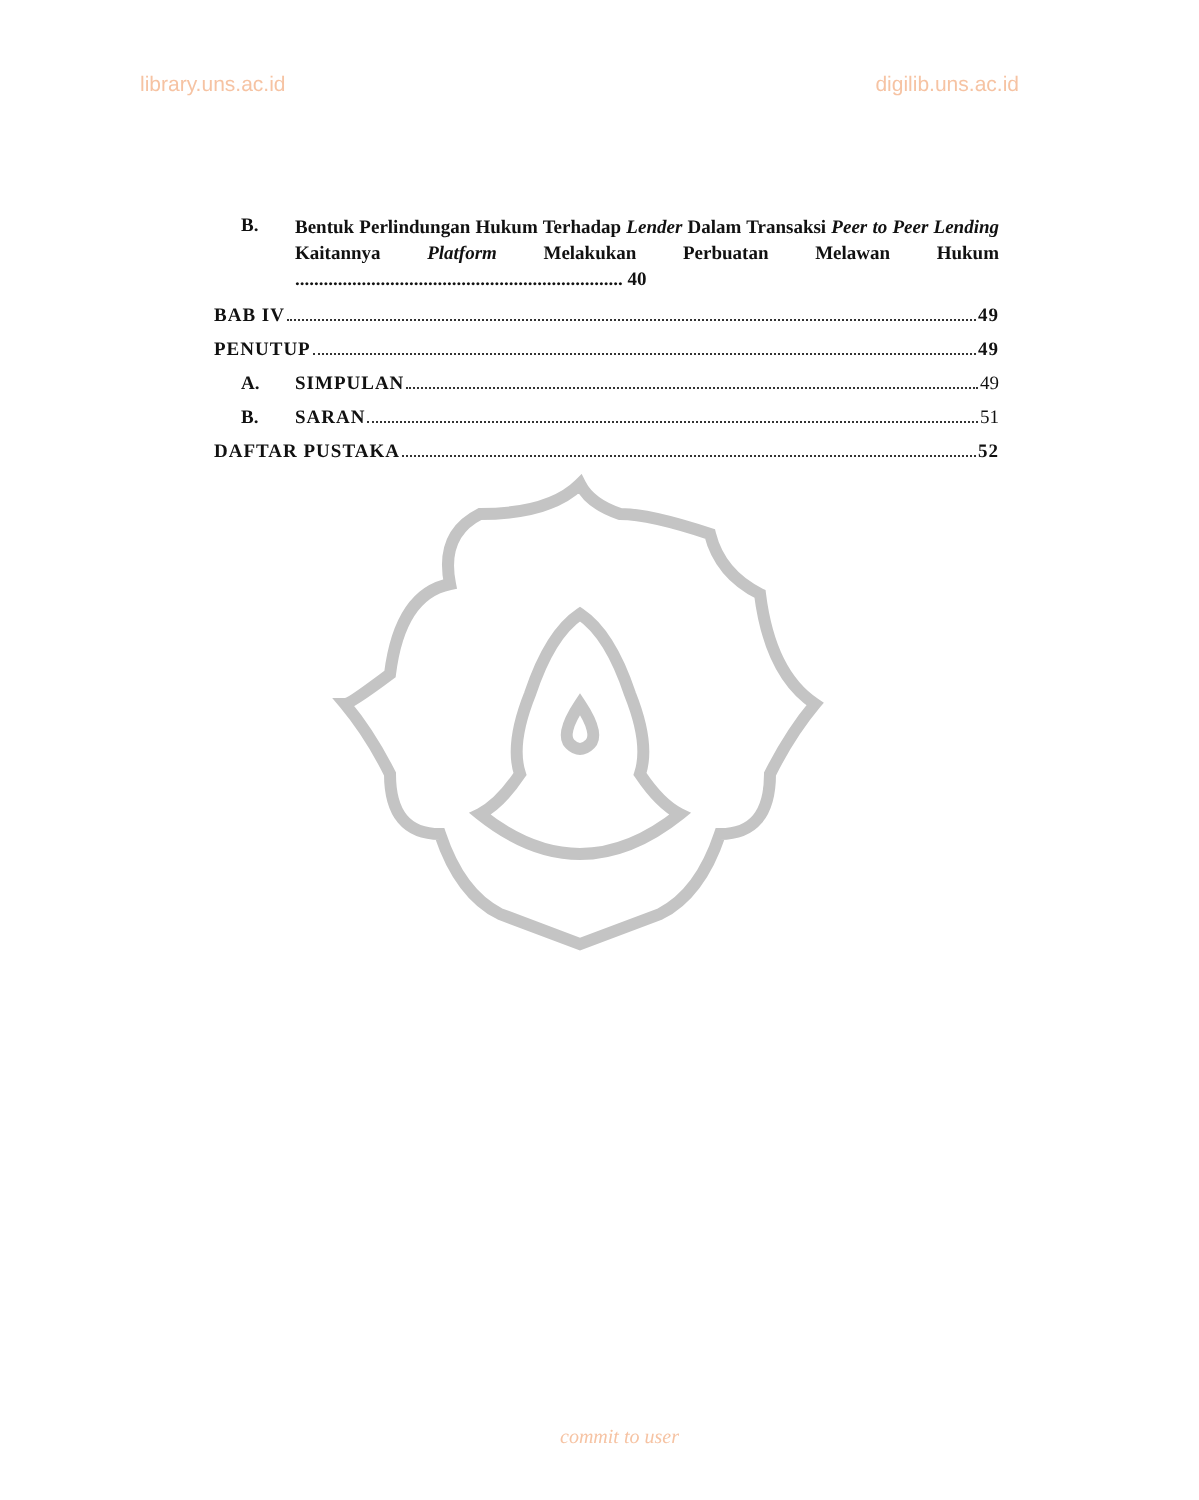library.uns.ac.id digilib.uns.ac.id
B. Bentuk Perlindungan Hukum Terhadap Lender Dalam Transaksi Peer to Peer Lending Kaitannya Platform Melakukan Perbuatan Melawan Hukum ..................................................................... 40
BAB IV 49
PENUTUP 49
A. SIMPULAN 49
B. SARAN 51
DAFTAR PUSTAKA 52
commit to user